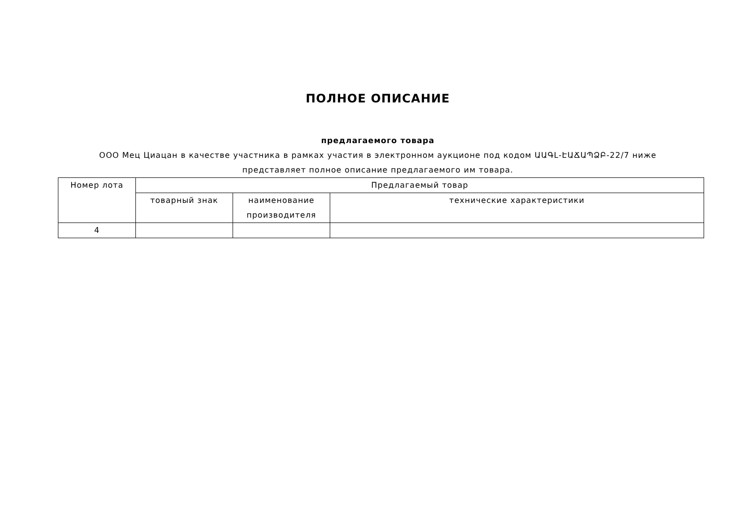ПОЛНОЕ ОПИСАНИЕ
предлагаемого товара
ООО Мец Циацан в качестве участника в рамках участия в электронном аукционе под кодом ԱԱԳԼ-ԷԱՃԱՊՁԲ-22/7 ниже представляет полное описание предлагаемого им товара.
| Номер лота | Предлагаемый товар | | |
| --- | --- | --- | --- |
| | товарный знак | наименование производителя | технические характеристики |
| 4 | | | |